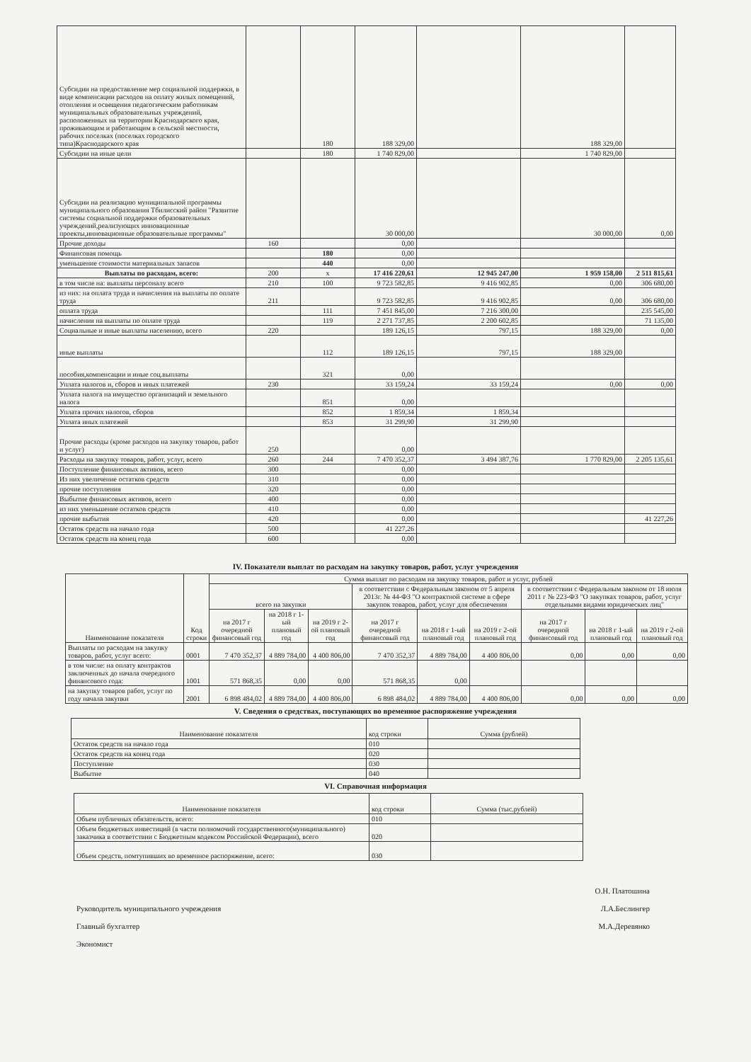| Субсидии на предоставление мер социальной поддержки, в виде компенсации расходов на оплату жилых помещений, отопления и освещения педагогическим работникам муниципальных образовательных учреждений, расположенных на территории Краснодарского края, проживающим и работающим в сельской местности, рабочих поселках (поселках городского типа)Краснодарского края | | 180 | 188 329,00 | | 188 329,00 | |
| Субсидии на иные цели | | 180 | 1 740 829,00 | | 1 740 829,00 | |
| Субсидии на реализацию муниципальной программы муниципального образования Тбилисский район "Развитие системы социальной поддержки образовательных учреждений,реализующих инновационные проекты,инновационные образовательные программы" | | | 30 000,00 | | 30 000,00 | 0,00 |
| Прочие доходы | 160 | | 0,00 | | | |
| Финансовая помощь | | 180 | 0,00 | | | |
| уменьшение стоимости материальных запасов | | 440 | 0,00 | | | |
| Выплаты по расходам, всего: | 200 | x | 17 416 220,61 | 12 945 247,00 | 1 959 158,00 | 2 511 815,61 |
| в том числе на: выплаты персоналу всего | 210 | 100 | 9 723 582,85 | 9 416 902,85 | 0,00 | 306 680,00 |
| из них: на оплата труда и начисления на выплаты по оплате труда | 211 | | 9 723 582,85 | 9 416 902,85 | 0,00 | 306 680,00 |
| оплата труда | | 111 | 7 451 845,00 | 7 216 300,00 | | 235 545,00 |
| начисления на выплаты по оплате труда | | 119 | 2 271 737,85 | 2 200 602,85 | | 71 135,00 |
| Социальные и иные выплаты населению, всего | 220 | | 189 126,15 | 797,15 | 188 329,00 | 0,00 |
| иные выплаты | | 112 | 189 126,15 | 797,15 | 188 329,00 | |
| пособия,компенсации и иные соц.выплаты | | 321 | 0,00 | | | |
| Уплата налогов и, сборов и иных платежей | 230 | | 33 159,24 | 33 159,24 | 0,00 | 0,00 |
| Уплата налога на имущество организаций и земельного налога | | 851 | 0,00 | | | |
| Уплата прочих налогов, сборов | | 852 | 1 859,34 | 1 859,34 | | |
| Уплата иных платежей | | 853 | 31 299,90 | 31 299,90 | | |
| Прочие расходы (кроме расходов на закупку товаров, работ и услуг) | 250 | | 0,00 | | | |
| Расходы на закупку товаров, работ, услуг, всего | 260 | 244 | 7 470 352,37 | 3 494 387,76 | 1 770 829,00 | 2 205 135,61 |
| Поступление финансовых активов, всего | 300 | | 0,00 | | | |
| Из них увеличение остатков средств | 310 | | 0,00 | | | |
| прочие поступления | 320 | | 0,00 | | | |
| Выбытие финансовых активов, всего | 400 | | 0,00 | | | |
| из них уменьшение остатков средств | 410 | | 0,00 | | | |
| прочие выбытия | 420 | | 0,00 | | | 41 227,26 |
| Остаток средств на начало года | 500 | | 41 227,26 | | | |
| Остаток средств на конец года | 600 | | 0,00 | | | |
IV. Показатели выплат по расходам на закупку товаров, работ, услуг учреждения
| Наименование показателя | Код строки | Сумма выплат по расходам на закупку товаров, работ и услуг, рублей | | | | | | | | |
| --- | --- | --- | --- | --- | --- | --- | --- | --- | --- | --- |
| | | всего на закупки | | | в соответствии с Федеральным законом от 5 апреля 2013г. № 44-ФЗ "О контрактной системе в сфере закупок товаров, работ, услуг для обеспечения | | | в соответствии с Федеральным законом от 18 июля 2011 г № 223-ФЗ "О закупках товаров, работ, услуг отдельными видами юридических лиц" | | |
| | | на 2017 г очередной финансовый год | на 2018 г 1-ый плановый год | на 2019 г 2-ой плановый год | на 2017 г очередной финансовый год | на 2018 г 1-ый плановый год | на 2019 г 2-ой плановый год | на 2017 г очередной финансовый год | на 2018 г 1-ый плановый год | на 2019 г 2-ой плановый год |
| Выплаты по расходам на закупку товаров, работ, услуг всего: | 0001 | 7 470 352,37 | 4 889 784,00 | 4 400 806,00 | 7 470 352,37 | 4 889 784,00 | 4 400 806,00 | 0,00 | 0,00 | 0,00 |
| в том числе: на оплату контрактов заключенных до начала очередного финансового года: | 1001 | 571 868,35 | 0,00 | 0,00 | 571 868,35 | 0,00 | | | | |
| на закупку товаров работ, услуг по году начала закупки | 2001 | 6 898 484,02 | 4 889 784,00 | 4 400 806,00 | 6 898 484,02 | 4 889 784,00 | 4 400 806,00 | 0,00 | 0,00 | 0,00 |
V. Сведения о средствах, поступающих во временное распоряжение учреждения
| Наименование показателя | код строки | Сумма (рублей) |
| Остаток средств на начало года | 010 | |
| Остаток средств на конец года | 020 | |
| Поступление | 030 | |
| Выбытие | 040 | |
VI. Справочная информация
| Наименование показателя | код строки | Сумма (тыс.рублей) |
| Объем публичных обязательств, всего: | 010 | |
| Объем бюджетных инвестиций (в части полномочий государственного(муниципального) заказчика в соответствии с Бюджетным кодексом Российской Федерации), всего | 020 | |
| Объем средств, помтупивших во временное распоряжение, всего: | 030 | |
О.Н. Платошина
Руководитель муниципального учреждения Л.А.Беслингер
Главный бухгалтер М.А.Деревянко
Экономист